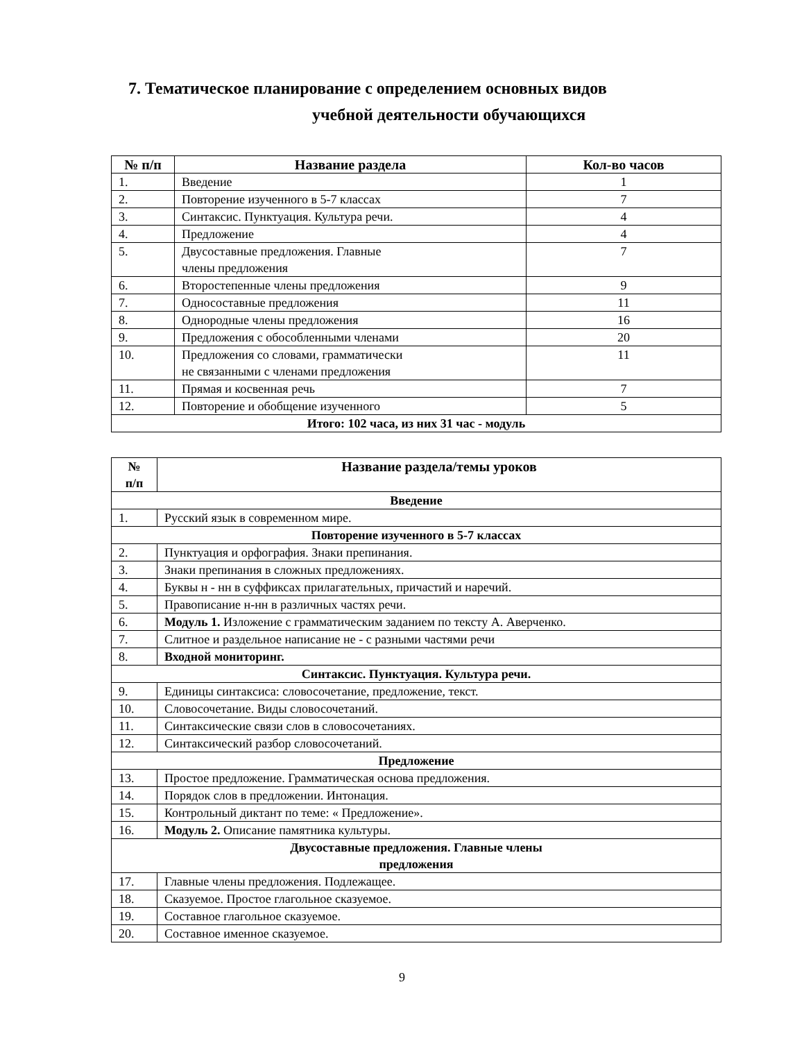7. Тематическое планирование с определением основных видов
учебной деятельности обучающихся
| № п/п | Название раздела | Кол-во часов |
| --- | --- | --- |
| 1. | Введение | 1 |
| 2. | Повторение изученного в 5-7 классах | 7 |
| 3. | Синтаксис. Пунктуация. Культура речи. | 4 |
| 4. | Предложение | 4 |
| 5. | Двусоставные предложения. Главные члены предложения | 7 |
| 6. | Второстепенные члены предложения | 9 |
| 7. | Односоставные предложения | 11 |
| 8. | Однородные члены предложения | 16 |
| 9. | Предложения с обособленными членами | 20 |
| 10. | Предложения со словами, грамматически не связанными с членами предложения | 11 |
| 11. | Прямая и косвенная речь | 7 |
| 12. | Повторение и обобщение изученного | 5 |
| Итого: 102 часа, из них 31 час - модуль | | |
| № п/п | Название раздела/темы уроков |
| --- | --- |
| Введение | |
| 1. | Русский язык в современном мире. |
| Повторение изученного в 5-7 классах | |
| 2. | Пунктуация и орфография. Знаки препинания. |
| 3. | Знаки препинания в сложных предложениях. |
| 4. | Буквы н - нн в суффиксах прилагательных, причастий и наречий. |
| 5. | Правописание н-нн в различных частях речи. |
| 6. | Модуль 1. Изложение с грамматическим заданием по тексту А. Аверченко. |
| 7. | Слитное и раздельное написание не - с разными частями речи |
| 8. | Входной мониторинг. |
| Синтаксис. Пунктуация. Культура речи. | |
| 9. | Единицы синтаксиса: словосочетание, предложение, текст. |
| 10. | Словосочетание. Виды словосочетаний. |
| 11. | Синтаксические связи слов в словосочетаниях. |
| 12. | Синтаксический разбор словосочетаний. |
| Предложение | |
| 13. | Простое предложение. Грамматическая основа предложения. |
| 14. | Порядок слов в предложении. Интонация. |
| 15. | Контрольный диктант по теме: « Предложение». |
| 16. | Модуль 2. Описание памятника культуры. |
| Двусоставные предложения. Главные члены предложения | |
| 17. | Главные члены предложения. Подлежащее. |
| 18. | Сказуемое. Простое глагольное сказуемое. |
| 19. | Составное глагольное сказуемое. |
| 20. | Составное именное сказуемое. |
9